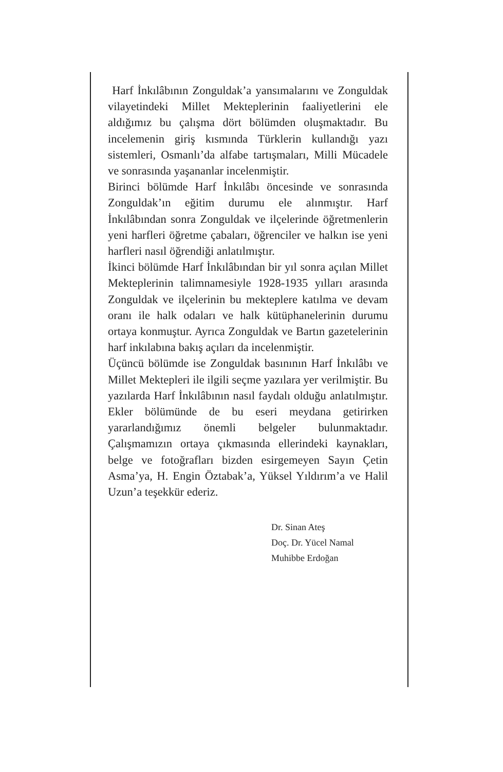Harf İnkılâbının Zonguldak’a yansımalarını ve Zonguldak vilayetindeki Millet Mekteplerinin faaliyetlerini ele aldığımız bu çalışma dört bölümden oluşmaktadır. Bu incelemenin giriş kısmında Türklerin kullandığı yazı sistemleri, Osmanlı’da alfabe tartışmaları, Milli Mücadele ve sonrasında yaşananlar incelenmiştir.
Birinci bölümde Harf İnkılâbı öncesinde ve sonrasında Zonguldak’ın eğitim durumu ele alınmıştır. Harf İnkılâbından sonra Zonguldak ve ilçelerinde öğretmenlerin yeni harfleri öğretme çabaları, öğrenciler ve halkın ise yeni harfleri nasıl öğrendiği anlatılmıştır.
İkinci bölümde Harf İnkılâbından bir yıl sonra açılan Millet Mekteplerinin talimnamesiyle 1928-1935 yılları arasında Zonguldak ve ilçelerinin bu mekteplere katılma ve devam oranı ile halk odaları ve halk kütüphanelerinin durumu ortaya konmuştur. Ayrıca Zonguldak ve Bartın gazetelerinin harf inkılabına bakış açıları da incelenmiştir.
Üçüncü bölümde ise Zonguldak basınının Harf İnkılâbı ve Millet Mektepleri ile ilgili seçme yazılara yer verilmiştir. Bu yazılarda Harf İnkılâbının nasıl faydalı olduğu anlatılmıştır. Ekler bölümünde de bu eseri meydana getirirken yararlandığımız önemli belgeler bulunmaktadır. Çalışmamızın ortaya çıkmasında ellerindeki kaynakları, belge ve fotoğrafları bizden esirgemeyen Sayın Çetin Asma’ya, H. Engin Öztabak’a, Yüksel Yıldırım’a ve Halil Uzun’a teşekkür ederiz.
Dr. Sinan Ateş
Doç. Dr. Yücel Namal
Muhibbe Erdoğan